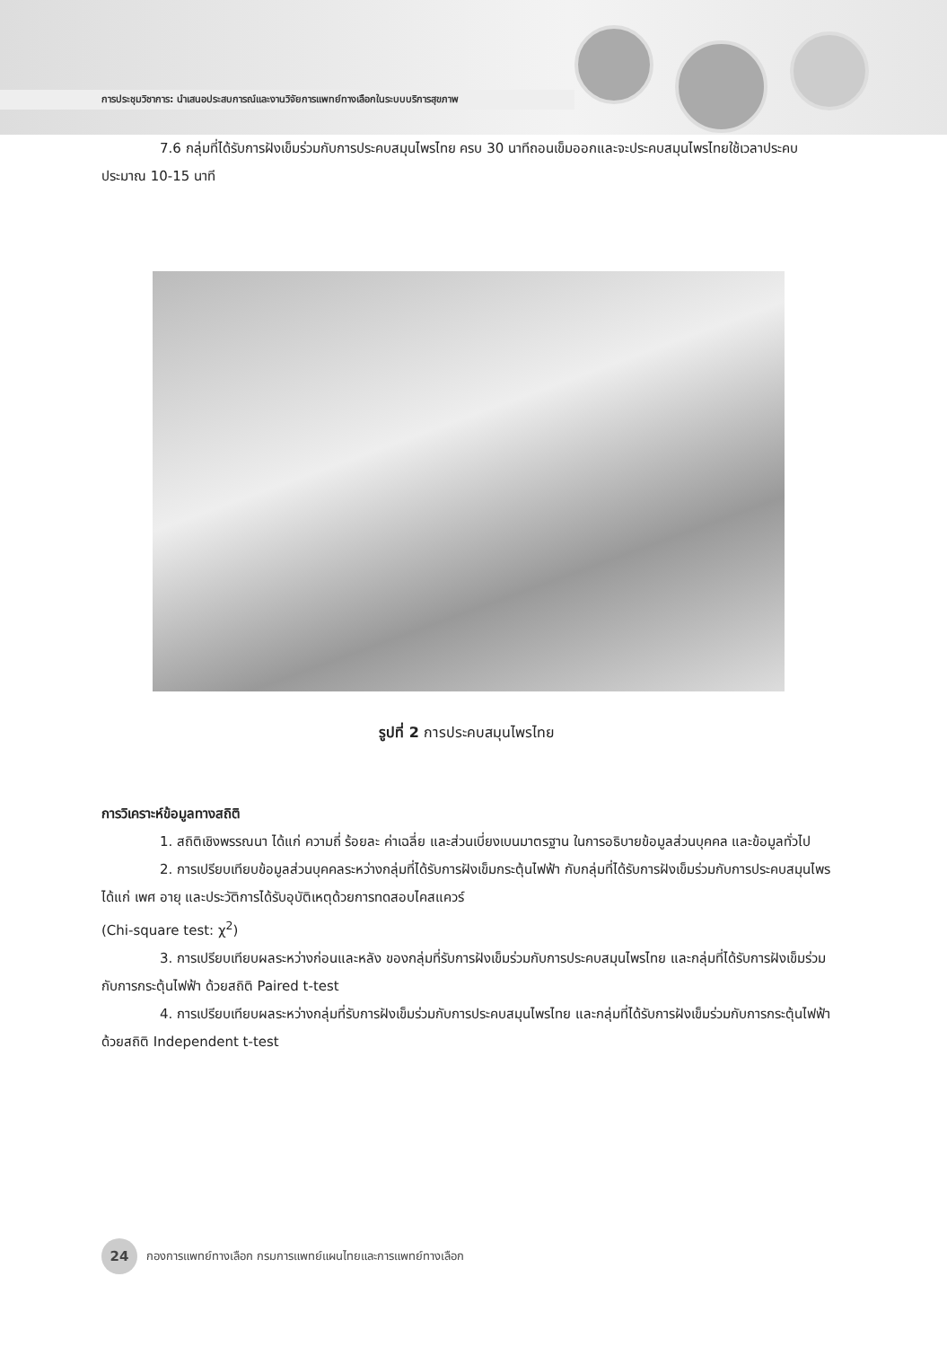การประชุมวิชาการ: นำเสนอประสบการณ์และงานวิจัยการแพทย์ทางเลือกในระบบบริการสุขภาพ
7.6 กลุ่มที่ได้รับการฝังเข็มร่วมกับการประคบสมุนไพรไทย ครบ 30 นาทีถอนเข็มออกและจะประคบสมุนไพรไทยใช้เวลาประคบประมาณ 10-15 นาที
รูปที่ 2 การประคบสมุนไพรไทย
การวิเคราะห์ข้อมูลทางสถิติ
1. สถิติเชิงพรรณนา ได้แก่ ความถี่ ร้อยละ ค่าเฉลี่ย และส่วนเบี่ยงเบนมาตรฐาน ในการอธิบายข้อมูลส่วนบุคคล และข้อมูลทั่วไป
2. การเปรียบเทียบข้อมูลส่วนบุคคลระหว่างกลุ่มที่ได้รับการฝังเข็มกระตุ้นไฟฟ้า กับกลุ่มที่ได้รับการฝังเข็มร่วมกับการประคบสมุนไพร ได้แก่ เพศ อายุ และประวัติการได้รับอุบัติเหตุด้วยการทดสอบไคสแควร์
(Chi-square test: χ<sup>2</sup>)
3. การเปรียบเทียบผลระหว่างก่อนและหลัง ของกลุ่มที่รับการฝังเข็มร่วมกับการประคบสมุนไพรไทย และกลุ่มที่ได้รับการฝังเข็มร่วมกับการกระตุ้นไฟฟ้า ด้วยสถิติ Paired t-test
4. การเปรียบเทียบผลระหว่างกลุ่มที่รับการฝังเข็มร่วมกับการประคบสมุนไพรไทย และกลุ่มที่ได้รับการฝังเข็มร่วมกับการกระตุ้นไฟฟ้า ด้วยสถิติ Independent t-test
24 กองการแพทย์ทางเลือก กรมการแพทย์แผนไทยและการแพทย์ทางเลือก